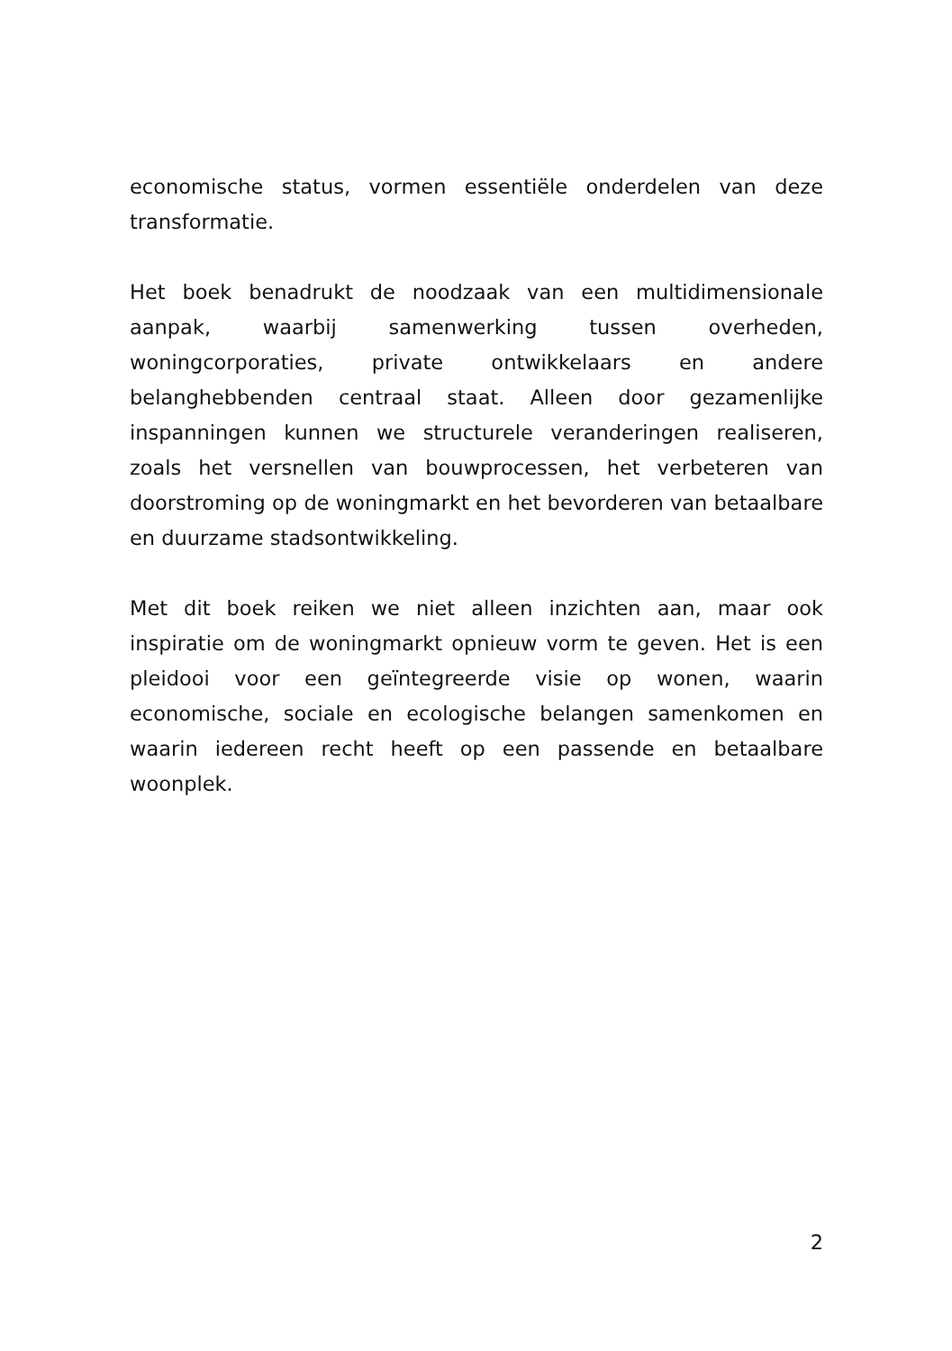economische status, vormen essentiële onderdelen van deze transformatie.
Het boek benadrukt de noodzaak van een multidimensionale aanpak, waarbij samenwerking tussen overheden, woningcorporaties, private ontwikkelaars en andere belanghebbenden centraal staat. Alleen door gezamenlijke inspanningen kunnen we structurele veranderingen realiseren, zoals het versnellen van bouwprocessen, het verbeteren van doorstroming op de woningmarkt en het bevorderen van betaalbare en duurzame stadsontwikkeling.
Met dit boek reiken we niet alleen inzichten aan, maar ook inspiratie om de woningmarkt opnieuw vorm te geven. Het is een pleidooi voor een geïntegreerde visie op wonen, waarin economische, sociale en ecologische belangen samenkomen en waarin iedereen recht heeft op een passende en betaalbare woonplek.
2